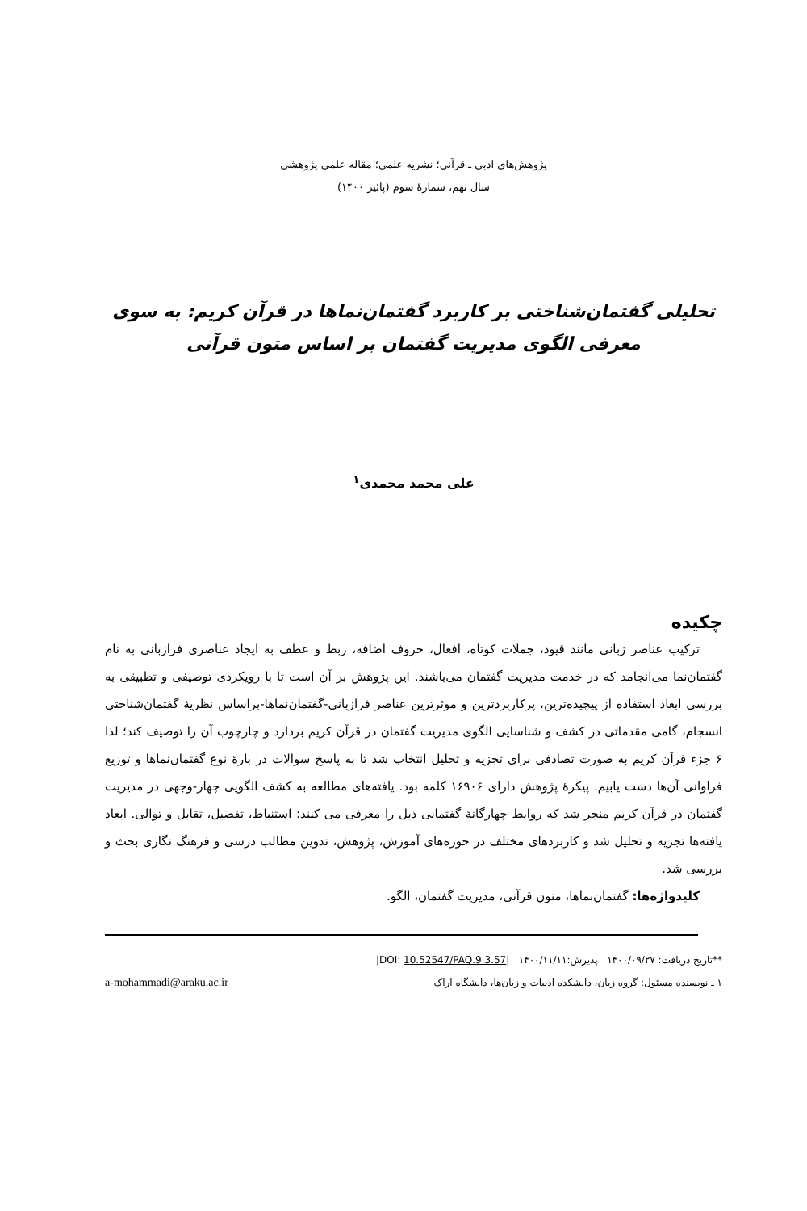پژوهش‌های ادبی ـ قرآنی؛ نشریه علمی؛ مقاله علمی پژوهشی
سال نهم، شمارهٔ سوم (پائیز ۱۴۰۰)
تحلیلی گفتمان‌شناختی بر کاربرد گفتمان‌نماها در قرآن کریم: به سوی معرفی الگوی مدیریت گفتمان بر اساس متون قرآنی
علی محمد محمدی<sup>۱</sup>
چکیده
ترکیب عناصر زبانی مانند قیود، جملات کوتاه، افعال، حروف اضافه، ربط و عطف به ایجاد عناصری فرازبانی به نام گفتمان‌نما می‌انجامد که در خدمت مدیریت گفتمان می‌باشند. این پژوهش بر آن است تا با رویکردی توصیفی و تطبیقی به بررسی ابعاد استفاده از پیچیده‌ترین، پرکاربردترین و موثرترین عناصر فرازبانی-گفتمان‌نماها-براساس نظریهٔ گفتمان‌شناختی انسجام، گامی مقدماتی در کشف و شناسایی الگوی مدیریت گفتمان در قرآن کریم بردارد و چارچوب آن را توصیف کند؛ لذا ۶ جزء قرآن کریم به صورت تصادفی برای تجزیه و تحلیل انتخاب شد تا به پاسخ سوالات در بارهٔ نوع گفتمان‌نماها و توزیع فراوانی آن‌ها دست یابیم. پیکرهٔ پژوهش دارای ۱۶۹۰۶ کلمه بود. یافته‌های مطالعه به کشف الگویی چهار-وجهی در مدیریت گفتمان در قرآن کریم منجر شد که روابط چهارگانهٔ گفتمانی ذیل را معرفی می کنند: استنباط، تفصیل، تقابل و توالی. ابعاد یافته‌ها تجزیه و تحلیل شد و کاربردهای مختلف در حوزه‌های آموزش، پژوهش، تدوین مطالب درسی و فرهنگ نگاری بحث و بررسی شد.
کلیدواژه‌ها: گفتمان‌نماها، متون قرآنی، مدیریت گفتمان، الگو.
**تاریخ دریافت: ۱۴۰۰/۰۹/۲۷ پذیرش:۱۴۰۰/۱۱/۱۱ |DOI: 10.52547/PAQ.9.3.57|
۱ ـ نویسنده مسئول: گروه زبان، دانشکده ادبیات و زبان‌ها، دانشگاه اراک a-mohammadi@araku.ac.ir